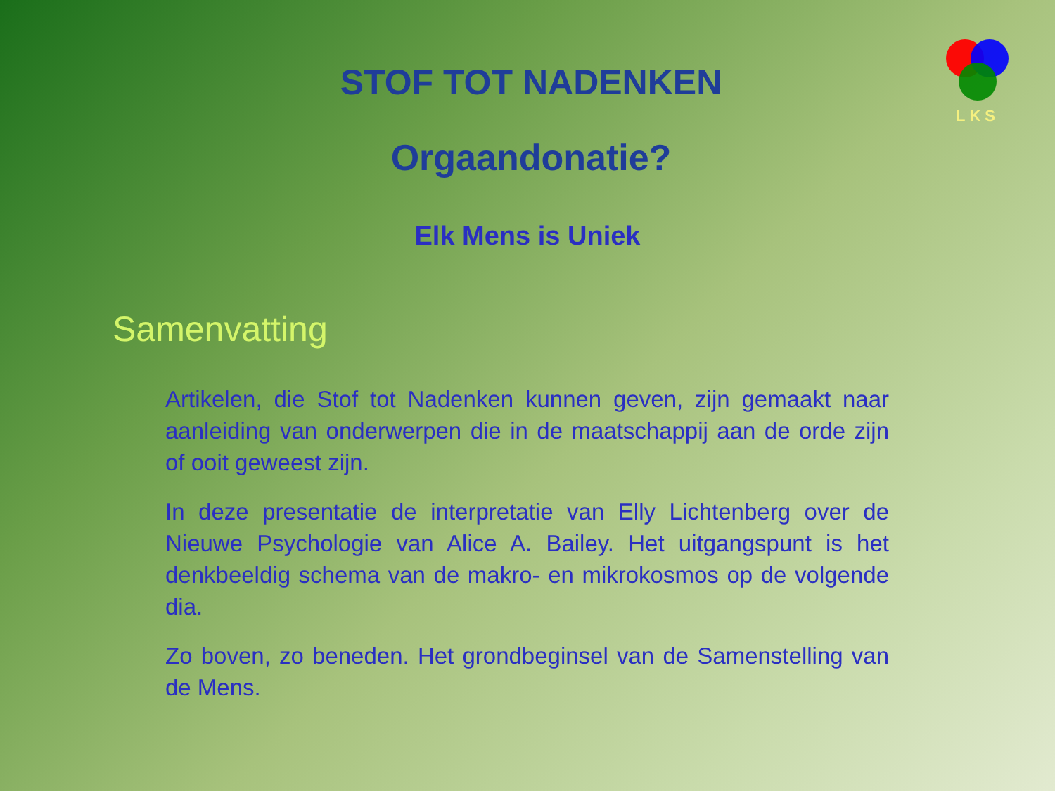LKS
STOF TOT NADENKEN
Orgaandonatie?
Elk Mens is Uniek
Samenvatting
Artikelen, die Stof tot Nadenken kunnen geven, zijn gemaakt naar aanleiding van onderwerpen die in de maatschappij aan de orde zijn of ooit geweest zijn.
In deze presentatie de interpretatie van Elly Lichtenberg over de Nieuwe Psychologie van Alice A. Bailey. Het uitgangspunt is het denkbeeldig schema van de makro- en mikrokosmos op de volgende dia.
Zo boven, zo beneden. Het grondbeginsel van de Samenstelling van de Mens.